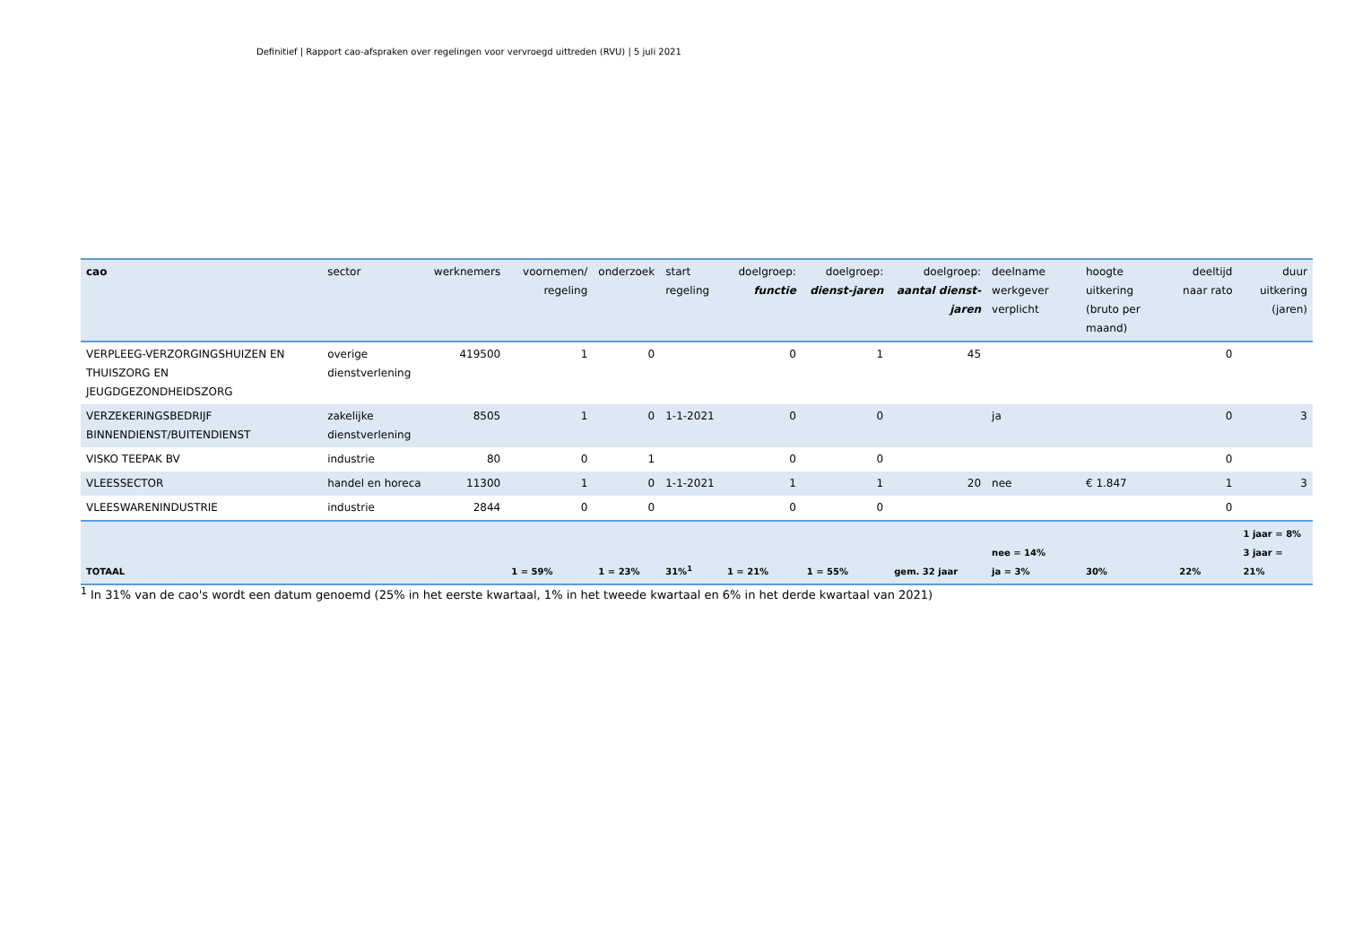Definitief | Rapport cao-afspraken over regelingen voor vervroegd uittreden (RVU) | 5 juli 2021
| cao | sector | werknemers | voornemen/ regeling | onderzoek | start regeling | doelgroep: functie | doelgroep: dienst-jaren | doelgroep: aantal dienst-jaren | deelname werkgever verplicht | hoogte uitkering (bruto per maand) | deeltijd naar rato | duur uitkering (jaren) |
| --- | --- | --- | --- | --- | --- | --- | --- | --- | --- | --- | --- | --- |
| VERPLEEG-VERZORGINGSHUIZEN EN THUISZORG EN JEUGDGEZONDHEIDSZORG | overige dienstverlening | 419500 | 1 | 0 | | 0 | 1 | 45 | | | 0 | |
| VERZEKERINGSBEDRIJF BINNENDIENST/BUITENDIENST | zakelijke dienstverlening | 8505 | 1 | 0 | 1-1-2021 | 0 | 0 | | ja | | 0 | 3 |
| VISKO TEEPAK BV | industrie | 80 | 0 | 1 | | 0 | 0 | | | | 0 | |
| VLEESSECTOR | handel en horeca | 11300 | 1 | 0 | 1-1-2021 | 1 | 1 | 20 | nee | € 1.847 | 1 | 3 |
| VLEESWARENINDUSTRIE | industrie | 2844 | 0 | 0 | | 0 | 0 | | | | 0 | |
| TOTAAL | | | 1 = 59% | 1 = 23% | 31%<sup>1</sup> | 1 = 21% | 1 = 55% | gem. 32 jaar | nee = 14% ja = 3% | 30% | 22% | 1 jaar = 8% 3 jaar = 21% |
<sup>1</sup> In 31% van de cao's wordt een datum genoemd (25% in het eerste kwartaal, 1% in het tweede kwartaal en 6% in het derde kwartaal van 2021)